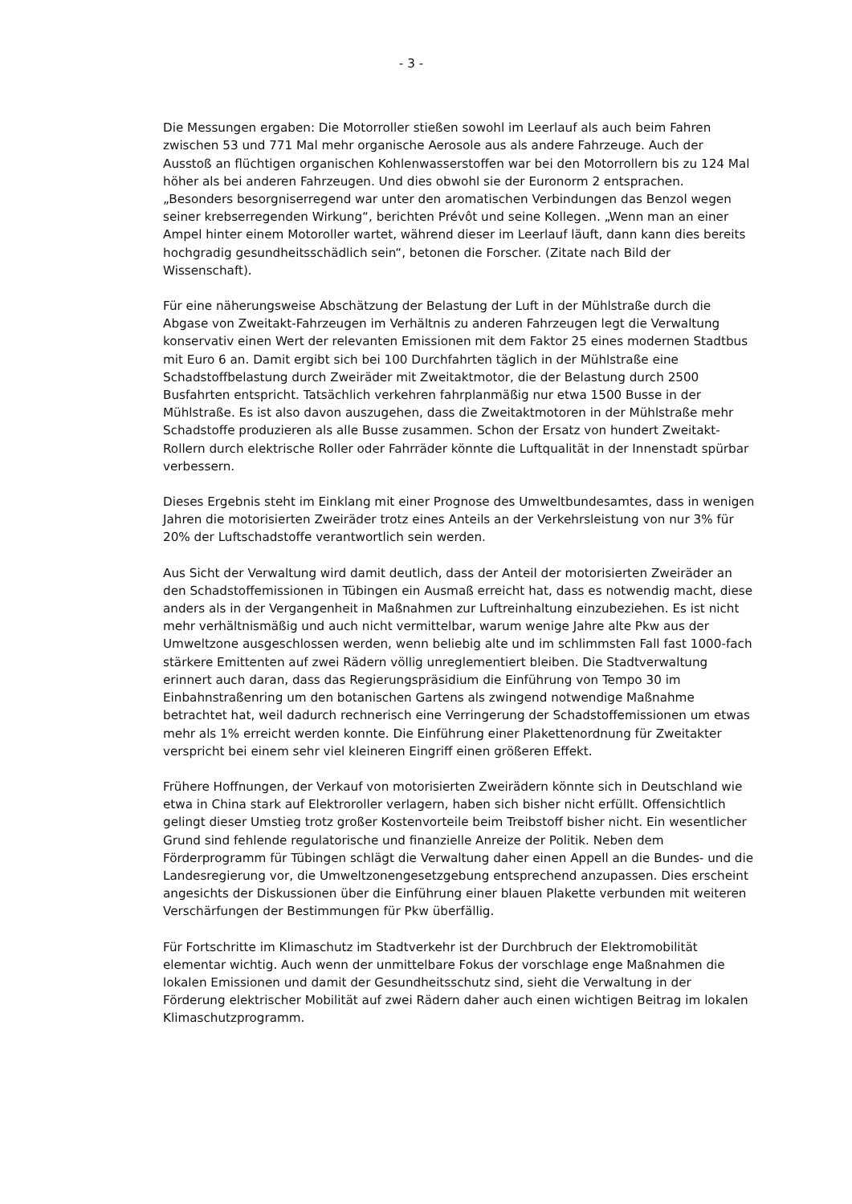- 3 -
Die Messungen ergaben: Die Motorroller stießen sowohl im Leerlauf als auch beim Fahren zwischen 53 und 771 Mal mehr organische Aerosole aus als andere Fahrzeuge. Auch der Ausstoß an flüchtigen organischen Kohlenwasserstoffen war bei den Motorrollern bis zu 124 Mal höher als bei anderen Fahrzeugen. Und dies obwohl sie der Euronorm 2 entsprachen. „Besonders besorgniserregend war unter den aromatischen Verbindungen das Benzol wegen seiner krebserregenden Wirkung“, berichten Prévôt und seine Kollegen. „Wenn man an einer Ampel hinter einem Motoroller wartet, während dieser im Leerlauf läuft, dann kann dies bereits hochgradig gesundheitsschädlich sein“, betonen die Forscher. (Zitate nach Bild der Wissenschaft).
Für eine näherungsweise Abschätzung der Belastung der Luft in der Mühlstraße durch die Abgase von Zweitakt-Fahrzeugen im Verhältnis zu anderen Fahrzeugen legt die Verwaltung konservativ einen Wert der relevanten Emissionen mit dem Faktor 25 eines modernen Stadtbus mit Euro 6 an. Damit ergibt sich bei 100 Durchfahrten täglich in der Mühlstraße eine Schadstoffbelastung durch Zweiräder mit Zweitaktmotor, die der Belastung durch 2500 Busfahrten entspricht. Tatsächlich verkehren fahrplanmäßig nur etwa 1500 Busse in der Mühlstraße. Es ist also davon auszugehen, dass die Zweitaktmotoren in der Mühlstraße mehr Schadstoffe produzieren als alle Busse zusammen. Schon der Ersatz von hundert Zweitakt-Rollern durch elektrische Roller oder Fahrräder könnte die Luftqualität in der Innenstadt spürbar verbessern.
Dieses Ergebnis steht im Einklang mit einer Prognose des Umweltbundesamtes, dass in wenigen Jahren die motorisierten Zweiräder trotz eines Anteils an der Verkehrsleistung von nur 3% für 20% der Luftschadstoffe verantwortlich sein werden.
Aus Sicht der Verwaltung wird damit deutlich, dass der Anteil der motorisierten Zweiräder an den Schadstoffemissionen in Tübingen ein Ausmaß erreicht hat, dass es notwendig macht, diese anders als in der Vergangenheit in Maßnahmen zur Luftreinhaltung einzubeziehen. Es ist nicht mehr verhältnismäßig und auch nicht vermittelbar, warum wenige Jahre alte Pkw aus der Umweltzone ausgeschlossen werden, wenn beliebig alte und im schlimmsten Fall fast 1000-fach stärkere Emittenten auf zwei Rädern völlig unreglementiert bleiben. Die Stadtverwaltung erinnert auch daran, dass das Regierungspräsidium die Einführung von Tempo 30 im Einbahnstraßenring um den botanischen Gartens als zwingend notwendige Maßnahme betrachtet hat, weil dadurch rechnerisch eine Verringerung der Schadstoffemissionen um etwas mehr als 1% erreicht werden konnte. Die Einführung einer Plakettenordnung für Zweitakter verspricht bei einem sehr viel kleineren Eingriff einen größeren Effekt.
Frühere Hoffnungen, der Verkauf von motorisierten Zweirädern könnte sich in Deutschland wie etwa in China stark auf Elektroroller verlagern, haben sich bisher nicht erfüllt. Offensichtlich gelingt dieser Umstieg trotz großer Kostenvorteile beim Treibstoff bisher nicht. Ein wesentlicher Grund sind fehlende regulatorische und finanzielle Anreize der Politik. Neben dem Förderprogramm für Tübingen schlägt die Verwaltung daher einen Appell an die Bundes- und die Landesregierung vor, die Umweltzonengesetzgebung entsprechend anzupassen. Dies erscheint angesichts der Diskussionen über die Einführung einer blauen Plakette verbunden mit weiteren Verschärfungen der Bestimmungen für Pkw überfällig.
Für Fortschritte im Klimaschutz im Stadtverkehr ist der Durchbruch der Elektromobilität elementar wichtig. Auch wenn der unmittelbare Fokus der vorschlage enge Maßnahmen die lokalen Emissionen und damit der Gesundheitsschutz sind, sieht die Verwaltung in der Förderung elektrischer Mobilität auf zwei Rädern daher auch einen wichtigen Beitrag im lokalen Klimaschutzprogramm.